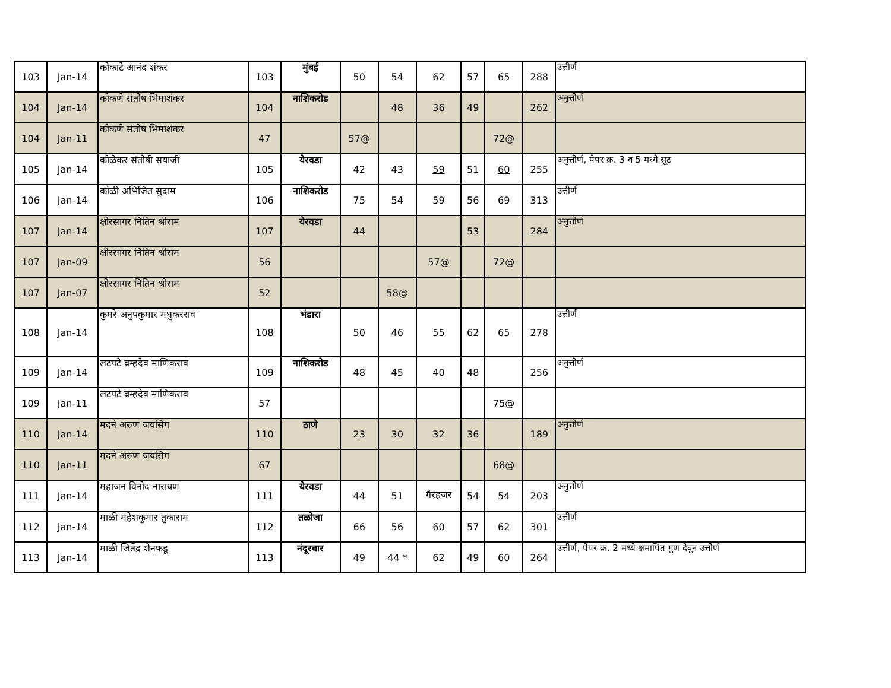| 103 | Jan-14 | कोकाटे आनंद शंकर | 103 | मुंबई | 50 | 54 | 62 | 57 | 65 | 288 | उत्तीर्ण |
| 104 | Jan-14 | कोकणे संतोष भिमाशंकर | 104 | नाशिकरोड | | 48 | 36 | 49 | | 262 | अनुत्तीर्ण |
| 104 | Jan-11 | कोकणे संतोष भिमाशंकर | 47 | | 57@ | | | | 72@ | | |
| 105 | Jan-14 | कोळेकर संतोषी सयाजी | 105 | येरवडा | 42 | 43 | 59 | 51 | 60 | 255 | अनुत्तीर्ण, पेपर क्र. 3 व 5 मध्ये सूट |
| 106 | Jan-14 | कोळी अभिजित सुदाम | 106 | नाशिकरोड | 75 | 54 | 59 | 56 | 69 | 313 | उत्तीर्ण |
| 107 | Jan-14 | क्षीरसागर नितिन श्रीराम | 107 | येरवडा | 44 | | | 53 | | 284 | अनुत्तीर्ण |
| 107 | Jan-09 | क्षीरसागर नितिन श्रीराम | 56 | | | | 57@ | | 72@ | | |
| 107 | Jan-07 | क्षीरसागर नितिन श्रीराम | 52 | | | 58@ | | | | | |
| 108 | Jan-14 | कुमरे अनुपकुमार मधुकरराव | 108 | भंडारा | 50 | 46 | 55 | 62 | 65 | 278 | उत्तीर्ण |
| 109 | Jan-14 | लटपटे ब्रम्हदेव माणिकराव | 109 | नाशिकरोड | 48 | 45 | 40 | 48 | | 256 | अनुत्तीर्ण |
| 109 | Jan-11 | लटपटे ब्रम्हदेव माणिकराव | 57 | | | | | | 75@ | | |
| 110 | Jan-14 | मदने अरुण जयसिंग | 110 | ठाणे | 23 | 30 | 32 | 36 | | 189 | अनुत्तीर्ण |
| 110 | Jan-11 | मदने अरुण जयसिंग | 67 | | | | | | 68@ | | |
| 111 | Jan-14 | महाजन विनोद नारायण | 111 | येरवडा | 44 | 51 | गैरहजर | 54 | 54 | 203 | अनुत्तीर्ण |
| 112 | Jan-14 | माळी महेशकुमार तुकाराम | 112 | तळोजा | 66 | 56 | 60 | 57 | 62 | 301 | उत्तीर्ण |
| 113 | Jan-14 | माळी जितेंद्र शेनफडू | 113 | नंदूरबार | 49 | 44 * | 62 | 49 | 60 | 264 | उत्तीर्ण, पेपर क्र. 2 मध्ये क्षमापित गुण देवून उत्तीर्ण |